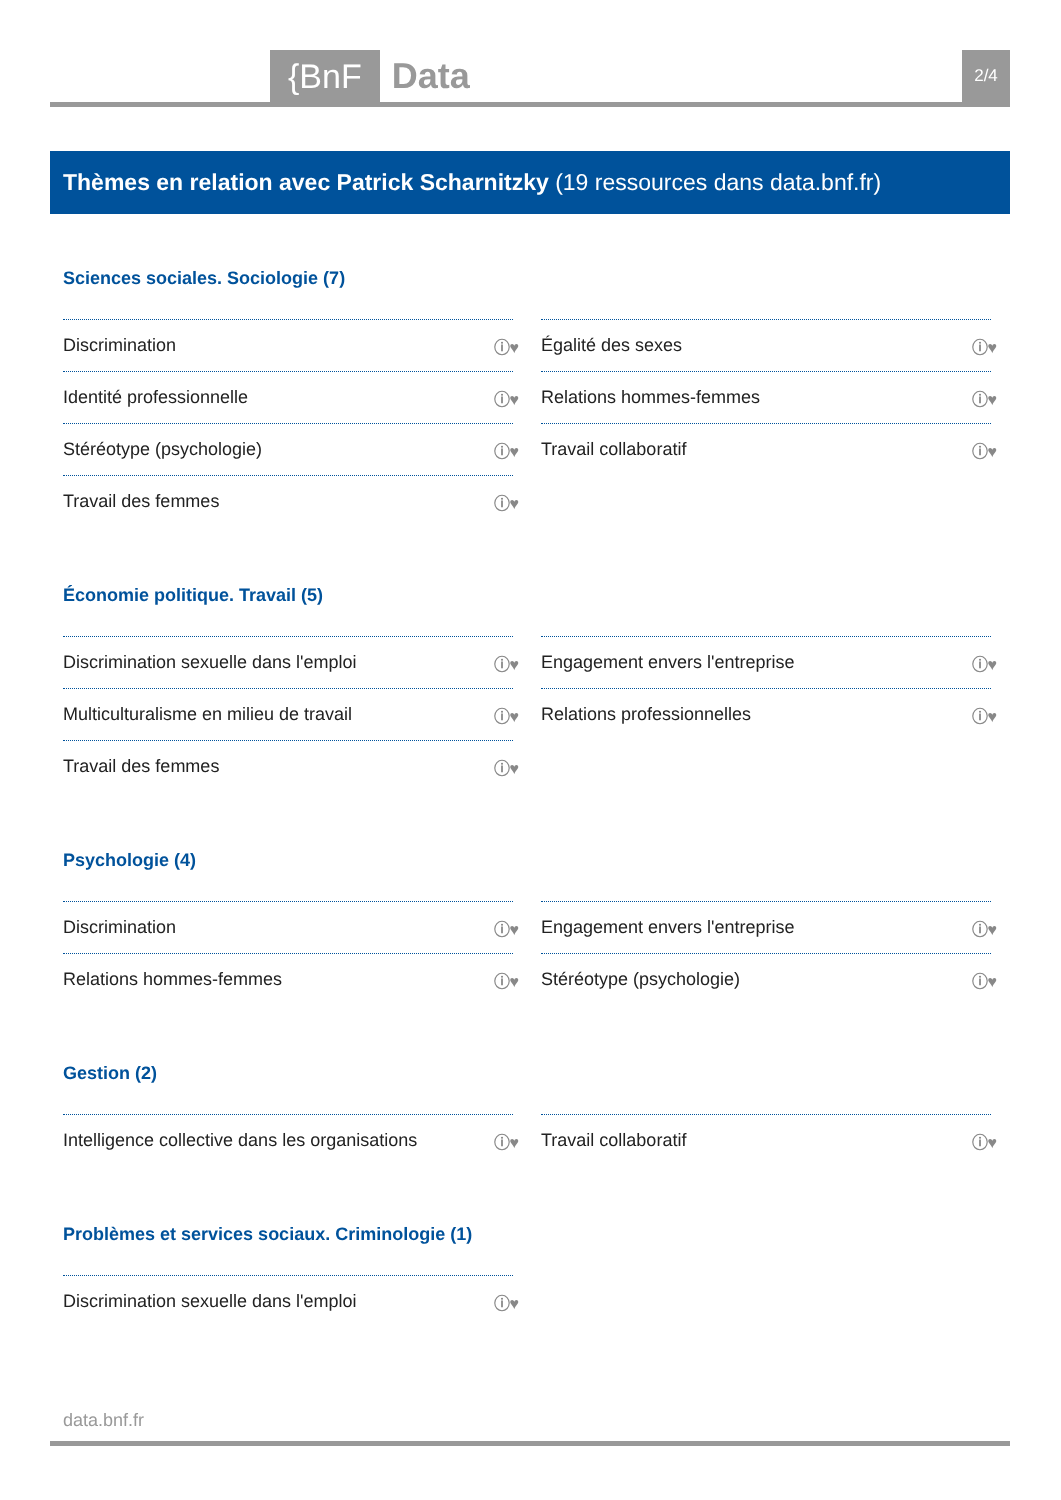{BnF Data 2/4
Thèmes en relation avec Patrick Scharnitzky (19 ressources dans data.bnf.fr)
Sciences sociales. Sociologie (7)
Discrimination ⓘ♥
Égalité des sexes ⓘ♥
Identité professionnelle ⓘ♥
Relations hommes-femmes ⓘ♥
Stéréotype (psychologie) ⓘ♥
Travail collaboratif ⓘ♥
Travail des femmes ⓘ♥
Économie politique. Travail (5)
Discrimination sexuelle dans l'emploi ⓘ♥
Engagement envers l'entreprise ⓘ♥
Multiculturalisme en milieu de travail ⓘ♥
Relations professionnelles ⓘ♥
Travail des femmes ⓘ♥
Psychologie (4)
Discrimination ⓘ♥
Engagement envers l'entreprise ⓘ♥
Relations hommes-femmes ⓘ♥
Stéréotype (psychologie) ⓘ♥
Gestion (2)
Intelligence collective dans les organisations ⓘ♥
Travail collaboratif ⓘ♥
Problèmes et services sociaux. Criminologie (1)
Discrimination sexuelle dans l'emploi ⓘ♥
data.bnf.fr